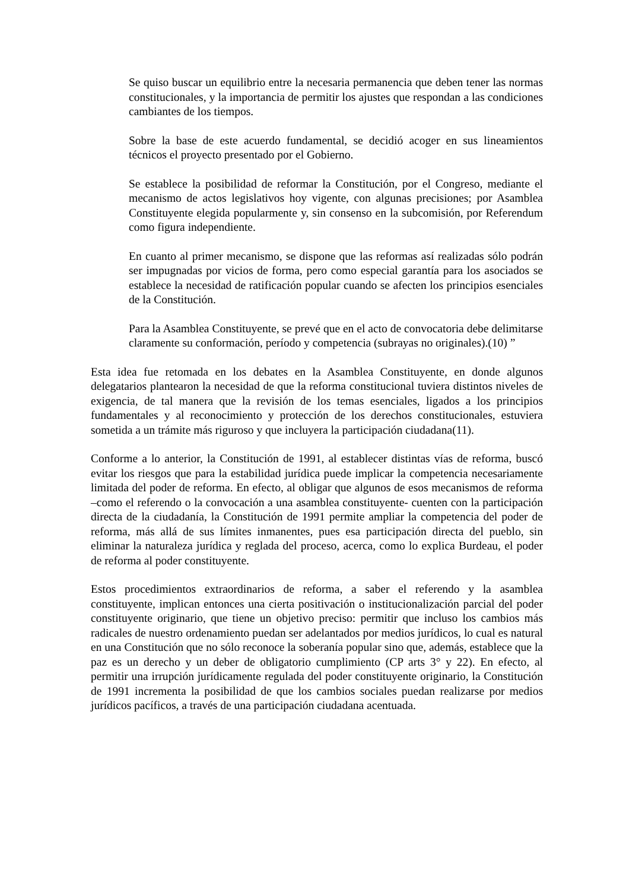Se quiso buscar un equilibrio entre la necesaria permanencia que deben tener las normas constitucionales, y la importancia de permitir los ajustes que respondan a las condiciones cambiantes de los tiempos.
Sobre la base de este acuerdo fundamental, se decidió acoger en sus lineamientos técnicos el proyecto presentado por el Gobierno.
Se establece la posibilidad de reformar la Constitución, por el Congreso, mediante el mecanismo de actos legislativos hoy vigente, con algunas precisiones; por Asamblea Constituyente elegida popularmente y, sin consenso en la subcomisión, por Referendum como figura independiente.
En cuanto al primer mecanismo, se dispone que las reformas así realizadas sólo podrán ser impugnadas por vicios de forma, pero como especial garantía para los asociados se establece la necesidad de ratificación popular cuando se afecten los principios esenciales de la Constitución.
Para la Asamblea Constituyente, se prevé que en el acto de convocatoria debe delimitarse claramente su conformación, período y competencia (subrayas no originales).(10) ”
Esta idea fue retomada en los debates en la Asamblea Constituyente, en donde algunos delegatarios plantearon la necesidad de que la reforma constitucional tuviera distintos niveles de exigencia, de tal manera que la revisión de los temas esenciales, ligados a los principios fundamentales y al reconocimiento y protección de los derechos constitucionales, estuviera sometida a un trámite más riguroso y que incluyera la participación ciudadana(11).
Conforme a lo anterior, la Constitución de 1991, al establecer distintas vías de reforma, buscó evitar los riesgos que para la estabilidad jurídica puede implicar la competencia necesariamente limitada del poder de reforma. En efecto, al obligar que algunos de esos mecanismos de reforma –como el referendo o la convocación a una asamblea constituyente- cuenten con la participación directa de la ciudadanía, la Constitución de 1991 permite ampliar la competencia del poder de reforma, más allá de sus límites inmanentes, pues esa participación directa del pueblo, sin eliminar la naturaleza jurídica y reglada del proceso, acerca, como lo explica Burdeau, el poder de reforma al poder constituyente.
Estos procedimientos extraordinarios de reforma, a saber el referendo y la asamblea constituyente, implican entonces una cierta positivación o institucionalización parcial del poder constituyente originario, que tiene un objetivo preciso: permitir que incluso los cambios más radicales de nuestro ordenamiento puedan ser adelantados por medios jurídicos, lo cual es natural en una Constitución que no sólo reconoce la soberanía popular sino que, además, establece que la paz es un derecho y un deber de obligatorio cumplimiento (CP arts 3° y 22). En efecto, al permitir una irrupción jurídicamente regulada del poder constituyente originario, la Constitución de 1991 incrementa la posibilidad de que los cambios sociales puedan realizarse por medios jurídicos pacíficos, a través de una participación ciudadana acentuada.